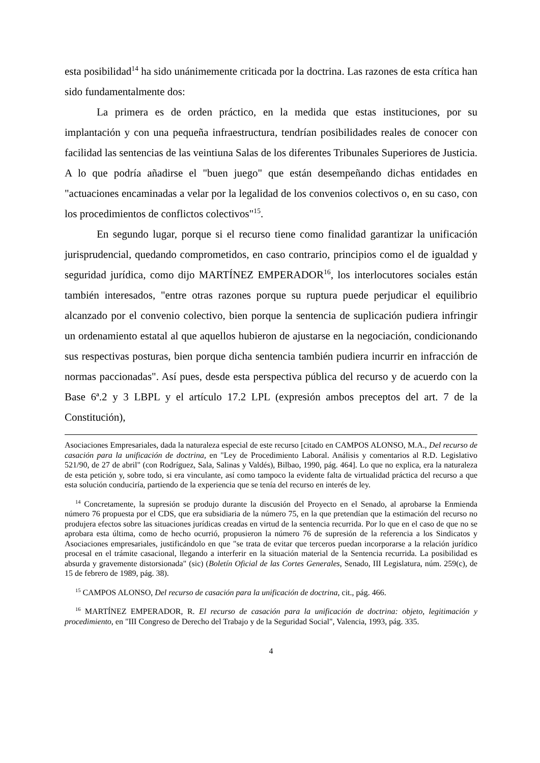esta posibilidad<sup>14</sup> ha sido unánimemente criticada por la doctrina. Las razones de esta crítica han sido fundamentalmente dos:
La primera es de orden práctico, en la medida que estas instituciones, por su implantación y con una pequeña infraestructura, tendrían posibilidades reales de conocer con facilidad las sentencias de las veintiuna Salas de los diferentes Tribunales Superiores de Justicia. A lo que podría añadirse el "buen juego" que están desempeñando dichas entidades en "actuaciones encaminadas a velar por la legalidad de los convenios colectivos o, en su caso, con los procedimientos de conflictos colectivos"<sup>15</sup>.
En segundo lugar, porque si el recurso tiene como finalidad garantizar la unificación jurisprudencial, quedando comprometidos, en caso contrario, principios como el de igualdad y seguridad jurídica, como dijo MARTÍNEZ EMPERADOR<sup>16</sup>, los interlocutores sociales están también interesados, "entre otras razones porque su ruptura puede perjudicar el equilibrio alcanzado por el convenio colectivo, bien porque la sentencia de suplicación pudiera infringir un ordenamiento estatal al que aquellos hubieron de ajustarse en la negociación, condicionando sus respectivas posturas, bien porque dicha sentencia también pudiera incurrir en infracción de normas paccionadas". Así pues, desde esta perspectiva pública del recurso y de acuerdo con la Base 6ª.2 y 3 LBPL y el artículo 17.2 LPL (expresión ambos preceptos del art. 7 de la Constitución),
Asociaciones Empresariales, dada la naturaleza especial de este recurso [citado en CAMPOS ALONSO, M.A., Del recurso de casación para la unificación de doctrina, en "Ley de Procedimiento Laboral. Análisis y comentarios al R.D. Legislativo 521/90, de 27 de abril" (con Rodríguez, Sala, Salinas y Valdés), Bilbao, 1990, pág. 464]. Lo que no explica, era la naturaleza de esta petición y, sobre todo, si era vinculante, así como tampoco la evidente falta de virtualidad práctica del recurso a que esta solución conduciría, partiendo de la experiencia que se tenía del recurso en interés de ley.
<sup>14</sup> Concretamente, la supresión se produjo durante la discusión del Proyecto en el Senado, al aprobarse la Enmienda número 76 propuesta por el CDS, que era subsidiaria de la número 75, en la que pretendían que la estimación del recurso no produjera efectos sobre las situaciones jurídicas creadas en virtud de la sentencia recurrida. Por lo que en el caso de que no se aprobara esta última, como de hecho ocurrió, propusieron la número 76 de supresión de la referencia a los Sindicatos y Asociaciones empresariales, justificándolo en que "se trata de evitar que terceros puedan incorporarse a la relación jurídico procesal en el trámite casacional, llegando a interferir en la situación material de la Sentencia recurrida. La posibilidad es absurda y gravemente distorsionada" (sic) (Boletín Oficial de las Cortes Generales, Senado, III Legislatura, núm. 259(c), de 15 de febrero de 1989, pág. 38).
<sup>15</sup> CAMPOS ALONSO, Del recurso de casación para la unificación de doctrina, cit., pág. 466.
<sup>16</sup> MARTÍNEZ EMPERADOR, R. El recurso de casación para la unificación de doctrina: objeto, legitimación y procedimiento, en "III Congreso de Derecho del Trabajo y de la Seguridad Social", Valencia, 1993, pág. 335.
4